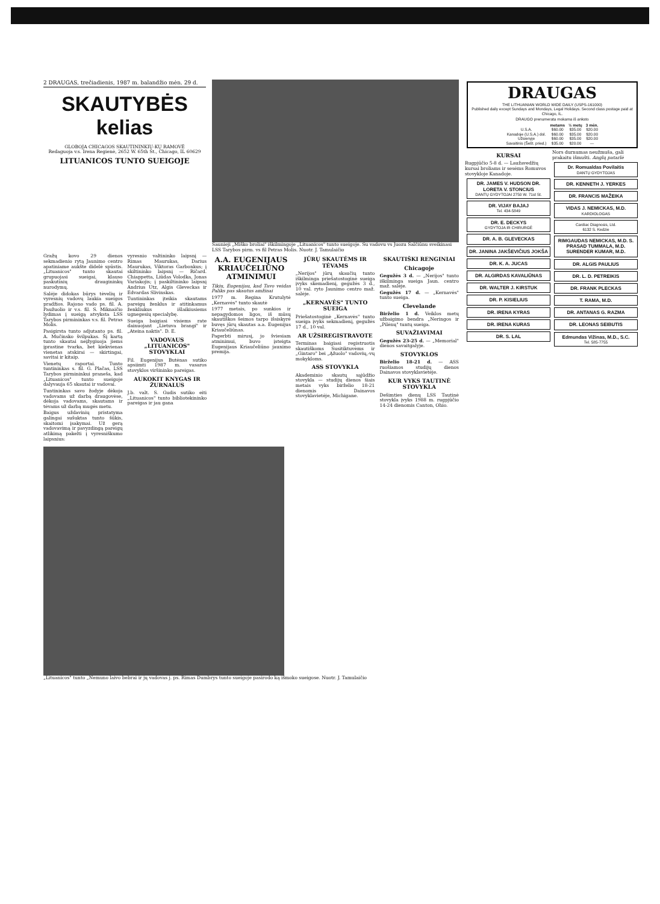2 DRAUGAS, trečiadienis, 1987 m. balandžio mėn. 29 d.
SKAUTYBĖS kelias
GLOBOJA CHICAGOS SKAUTININKIŲ-KŲ RAMOVĖ
Redaguoja v.s. Irena Regienė, 2652 W. 65th St., Chicago, IL 60629
LITUANICOS TUNTO SUEIGOJE
Šaunieji „Miško broliai" iškilmingoje „Lituanicos" tunto sueigoje. Su vadovu vs Juozu Šalčiūnu sveikinasi LSS Tarybos pirm. vs fil Petras Molis. Nuotr. J. Tamulaičio
Gražų kovo 29 dienos sekmadienio rytą Jaunimo centro apatiniame aukšte didelė spūstis. „Lituanicos" tunto skautai grupuojasi sueigai, klauso paskutinių draugininkų nurodymų.
Salėje didokas būrys tėvelių ir vyresnių vadovų laukia sueigos pradžios. Rajono vado ps. fil. A. Paužuolio ir v.s. fil. S. Miknaičio lydimas į sueigą atvyksta LSS Tarybos pirmininkas v.s. fil. Petras Molis.
Pasigirsta tunto adjutanto ps. fil. A. Mučinsko švilpukas. Šį kartą tunto skautai neįžygiuoja jiems įprastine tvarka, bet kiekvienas vienetas atskirai — skirtingai, savitai ir kitaip.
Vienetų raportai. Tunto tuntininkas s. fil. G. Plačas, LSS Tarybos pirmininkui praneša, kad „Lituanicos" tunto sueigoje dalyvauja 65 skautai ir vadovai.
Tuntininkas savo žodyje dėkoja vadovams už darbą draugovėse, dėkoja vadovams, skautams ir tėvams už darbą mugės metu.
Baigus uždavinių pristatyma galingai sušuktas tunto šūkis, skaitomi įsakymai. Už gerą vadovavimą ir pavyzdingą pareigų atlikimą pakelti į vyresniškumo laipsnius:
vyresnio valtininko laipsnį — Rimas Maurukas, Darius Maurukas, Viktoras Garbonkus; į skiltininko laipsnį — Ričard. Chiappetta, Liūdas Volodka, Jonas Variakojis; į paskiltininko laipsnį Andrius Utz, Algis Gleveckas ir Edvardas Slivinskas.
Tuntininkas įteikia skautams pareigų ženklus ir atitinkamus ženkliukus išlaikiusiems ugnegesių specialybę.
Sueiga baigiasi visiems rate dainuojant „Lietuva brangi" ir „Ateina naktis". D. E.
VADOVAUS „LITUANICOS" STOVYKLAI
Fil. Eugenijus Butėnas sutiko apsiimti 1987 m. vasaros stovyklos viršininko pareigas.
AUKOKIT KNYGAS IR ŽURNALUS
J.b. valt. S. Gudis sutiko eiti „Lituanicos" tunto bibliotekininko pareigas ir jau gana
A.A. EUGENIJAUS KRIAUČELIŪNO ATMINIMUI
Tikiu, Eugenijau, kad Tavo veidas Paliks pas skautus amžinai
1977 m. Regina Krutulytė „Kernavės" tunto skautė
1977 metais, po sunkios ir nepagydomos ligos, iš mūsų skautiškos šeimos tarpo išsiskyrė buvęs jūrų skautas a.a. Eugenijus Kriaučeliūnas.
Pagerbti mirusį, jo šviesiam atminimui, buvo įsteigta Eugenijaus Kriaučeliūno jaunimo premija.
JŪRŲ SKAUTĖMS IR TĖVAMS
„Nerijos" jūrų skaučių tunto iškilminga priešatostoginė sueiga įvyks skemadienį, gegužės 3 d., 10 val. ryto Jaunimo centro maž. salėje.
„KERNAVĖS" TUNTO SUEIGA
Priešatostoginė „Kernavės" tunto sueiga įvyks sekmadienį, gegužės 17 d., 10 val.
AR UŽSIREGISTRAVOTE
Terminas baigiasi registruotis skautiškoms Susitiktuvėms ir „Gintaro" bei „Ąžuolo" vadovių,-vų mokykloms.
ASS STOVYKLA
Akademinio skautų sąjūdžio stovykla — studijų dienos šiais metais vyks birželio 18-21 dienomis Dainavos stovyklavietėje, Michigane.
SKAUTIŠKI RENGINIAI
Chicagoje
Gegužės 3 d. — „Nerijos" tunto iškilminga sueiga Jaun. centro maž. salėje.
Gegužės 17 d. — „Kernavės" tunto sueiga.
Clevelande
Birželio 1 d. Veiklos metų užbaigimo bendra „Neringos ir „Pilėnų" tuntų sueiga.
SUVAŽIAVIMAI
Gegužės 23-25 d. — „Memorial" dienos savaitgalyje.
STOVYKLOS
Birželio 18-21 d. — ASS ruošiamos studijų dienos Dainavos stovyklavietėje.
KUR VYKS TAUTINĖ STOVYKLA
Dešimties dienų LSS Tautinė stovykla įvyks 1988 m. rugpjūčio 14-24 dienomis Canton, Ohio.
„Lituanicos" tunto „Nemuno laivo bebrai ir jų vadovas j. ps. Rimas Dumbrys tunto sueigoje pasirodo ką išmoko sueigose. Nuotr. J. Tamulaičio
DRAUGAS
THE LITHUANIAN WORLD WIDE DAILY (USPS-161000)
Published daily except Sundays and Mondays, Legal Holidays. Second class postage paid at Chicago, IL.
DRAUGO prenumerata mokama iš anksto
| | metams | ½ metų | 3 mėn. |
| --- | --- | --- | --- |
| U.S.A. | $60.00 | $35.00 | $20.00 |
| Kanadoje (U.S.A.) dol. | $60.00 | $35.00 | $20.00 |
| Užsienyje | $60.00 | $35.00 | $20.00 |
| Savaitinis (Šešt. pried.) | $35.00 | $20.00 | — |
KURSAI
Rugpjūčio 5-8 d. — Laužavedžių kursai broliams ir sesėms Romuvos stovykloje Kanadoje.
DR. JAMES V. HUDSON DR. LORETA V. STONCIUS
DANTŲ GYDYTOJAI 2750 W. 71st St.
DR. VIJAY BAJAJ
Tel. 434-5849
DR. E. DECKYS
GYDYTOJA IR CHIRURGĖ
DR. A. B. GLEVECKAS
DR. JANINA JAKŠEVIČIUS JOKŠA
DR. K. A. JUCAS
DR. ALGIRDAS KAVALIŪNAS
DR. WALTER J. KIRSTUK
DR. P. KISIELIUS
DR. IRENA KYRAS
DR. IRENA KURAS
DR. S. LAL
Nors durnumas neužmuša, gali prakaitu išmušti. Anglų patarlė
Dr. Romualdas Povilaitis
DANTŲ GYDYTOJAS
DR. KENNETH J. YERKES
DR. FRANCIS MAŽEIKA
VIDAS J. NEMICKAS, M.D.
KARDIOLOGAS
Cardiac Diagnosis, Ltd.
6132 S. Kedzie
RIMGAUDAS NEMICKAS, M.D. S. PRASAD TUMMALA, M.D. SURENDER KUMAR, M.D.
DR. ALGIS PAULIUS
DR. L. D. PETREIKIS
DR. FRANK PLECKAS
T. RAMA, M.D.
DR. ANTANAS G. RAZMA
DR. LEONAS SEIBUTIS
Edmundas Vižinas, M.D., S.C.
Tel. 585-7755